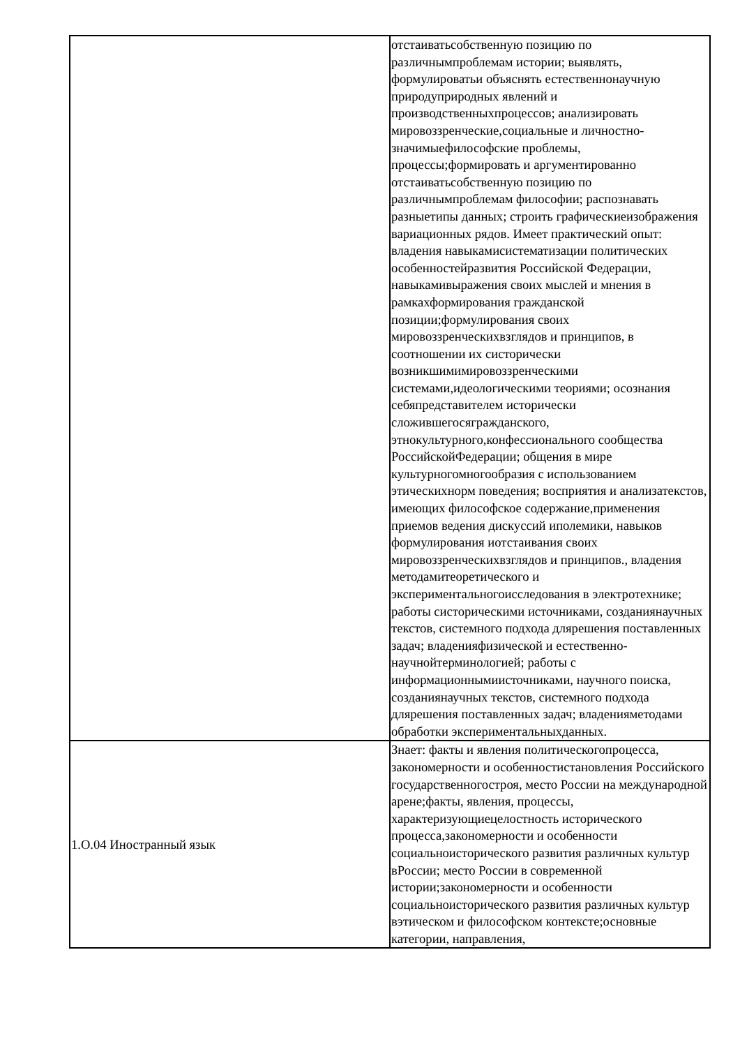| | отстаиватьсобственную позицию по различнымпроблемам истории; выявлять, формулироватьи объяснять естественнонаучную природуприродных явлений и производственныхпроцессов; анализировать мировоззренческие,социальные и личностно-значимыефилософские проблемы, процессы;формировать и аргументированно отстаиватьсобственную позицию по различнымпроблемам философии; распознавать разныетипы данных; строить графическиеизображения вариационных рядов. Имеет практический опыт: владения навыкамисистематизации политических особенностейразвития Российской Федерации, навыкамивыражения своих мыслей и мнения в рамкахформирования гражданской позиции;формулирования своих мировоззренческихвзглядов и принципов, в соотношении их систорически возникшимимировоззренческими системами,идеологическими теориями; осознания себяпредставителем исторически сложившегосягражданского, этнокультурного,конфессионального сообщества РоссийскойФедерации; общения в мире культурногомногообразия с использованием этическихнорм поведения; восприятия и анализатекстов, имеющих философское содержание,применения приемов ведения дискуссий иполемики, навыков формулирования иотстаивания своих мировоззренческихвзглядов и принципов., владения методамитеоретического и экспериментальногоисследования в электротехнике; работы систорическими источниками, созданиянаучных текстов, системного подхода длярешения поставленных задач; владенияфизической и естественно-научнойтерминологией; работы с информационнымиисточниками, научного поиска, созданиянаучных текстов, системного подхода длярешения поставленных задач; владенияметодами обработки экспериментальныхданных. |
| 1.О.04 Иностранный язык | Знает: факты и явления политическогопроцесса, закономерности и особенностистановления Российского государственногостроя, место России на международной арене;факты, явления, процессы, характеризующиецелостность исторического процесса,закономерности и особенности социальноисторического развития различных культур вРоссии; место России в современной истории;закономерности и особенности социальноисторического развития различных культур вэтическом и философском контексте;основные категории, направления, |